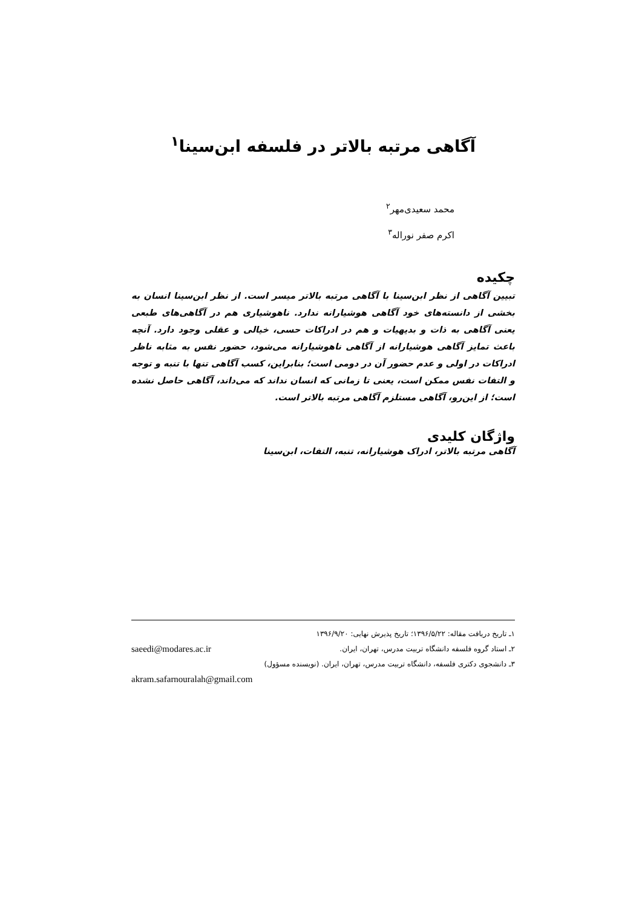آگاهی مرتبه بالاتر در فلسفه ابن‌سینا<sup>۱</sup>
محمد سعیدی‌مهر<sup>۲</sup>
اکرم صفر نوراله<sup>۳</sup>
چکیده
تبیین آگاهی از نظر ابن‌سینا با آگاهی مرتبه بالاتر میسر است. از نظر ابن‌سینا انسان به بخشی از دانسته‌های خود آگاهی هوشیارانه ندارد. ناهوشیاری هم در آگاهی‌های طبعی یعنی آگاهی به ذات و بدیهیات و هم در ادراکات حسی، خیالی و عقلی وجود دارد. آنچه باعث تمایز آگاهی هوشیارانه از آگاهی ناهوشیارانه می‌شود، حضور نفس به مثابه ناظر ادراکات در اولی و عدم حضور آن در دومی است؛ بنابراین، کسب آگاهی تنها با تنبه و توجه و التفات نفس ممکن است، یعنی تا زمانی که انسان نداند که می‌داند، آگاهی حاصل نشده است؛ از این‌رو، آگاهی مستلزم آگاهی مرتبه بالاتر است.
واژگان کلیدی
آگاهی مرتبه بالاتر، ادراک هوشیارانه، تنبه، التفات، ابن‌سینا
۱ـ تاریخ دریافت مقاله: ۱۳۹۶/۵/۲۲؛ تاریخ پذیرش نهایی: ۱۳۹۶/۹/۲۰
۲ـ استاد گروه فلسفه دانشگاه تربیت مدرس، تهران، ایران. saeedi@modares.ac.ir
۳ـ دانشجوی دکتری فلسفه، دانشگاه تربیت مدرس، تهران، ایران. (نویسنده مسؤول)
akram.safarnouralah@gmail.com